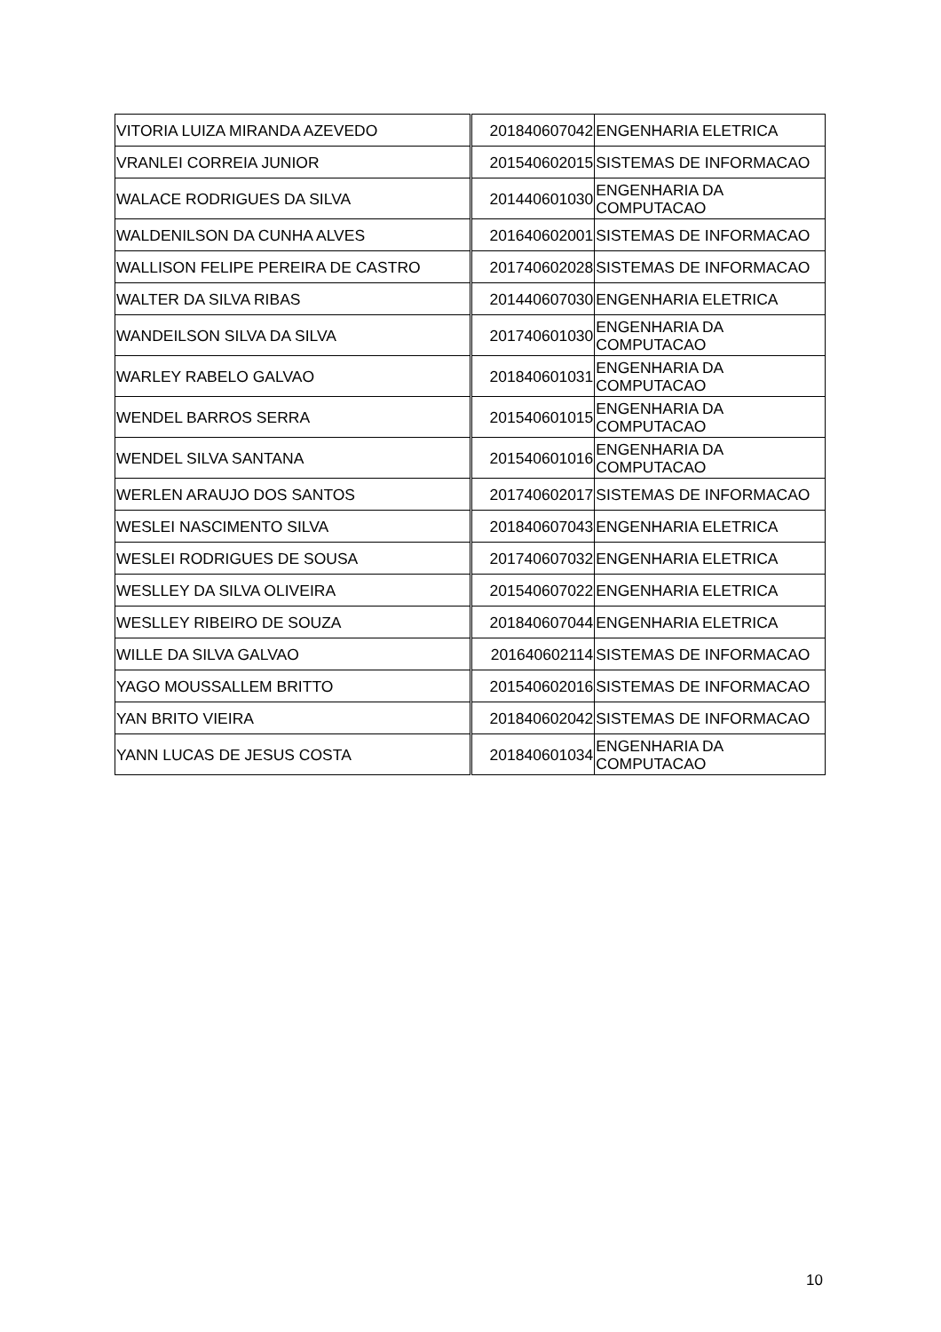| VITORIA LUIZA MIRANDA AZEVEDO | 201840607042 | ENGENHARIA ELETRICA |
| VRANLEI CORREIA JUNIOR | 201540602015 | SISTEMAS DE INFORMACAO |
| WALACE RODRIGUES DA SILVA | 201440601030 | ENGENHARIA DA COMPUTACAO |
| WALDENILSON DA CUNHA ALVES | 201640602001 | SISTEMAS DE INFORMACAO |
| WALLISON FELIPE PEREIRA DE CASTRO | 201740602028 | SISTEMAS DE INFORMACAO |
| WALTER DA SILVA RIBAS | 201440607030 | ENGENHARIA ELETRICA |
| WANDEILSON SILVA DA SILVA | 201740601030 | ENGENHARIA DA COMPUTACAO |
| WARLEY RABELO GALVAO | 201840601031 | ENGENHARIA DA COMPUTACAO |
| WENDEL BARROS SERRA | 201540601015 | ENGENHARIA DA COMPUTACAO |
| WENDEL SILVA SANTANA | 201540601016 | ENGENHARIA DA COMPUTACAO |
| WERLEN ARAUJO DOS SANTOS | 201740602017 | SISTEMAS DE INFORMACAO |
| WESLEI NASCIMENTO SILVA | 201840607043 | ENGENHARIA ELETRICA |
| WESLEI RODRIGUES DE SOUSA | 201740607032 | ENGENHARIA ELETRICA |
| WESLLEY DA SILVA OLIVEIRA | 201540607022 | ENGENHARIA ELETRICA |
| WESLLEY RIBEIRO DE SOUZA | 201840607044 | ENGENHARIA ELETRICA |
| WILLE DA SILVA GALVAO | 201640602114 | SISTEMAS DE INFORMACAO |
| YAGO MOUSSALLEM BRITTO | 201540602016 | SISTEMAS DE INFORMACAO |
| YAN BRITO VIEIRA | 201840602042 | SISTEMAS DE INFORMACAO |
| YANN LUCAS DE JESUS COSTA | 201840601034 | ENGENHARIA DA COMPUTACAO |
10